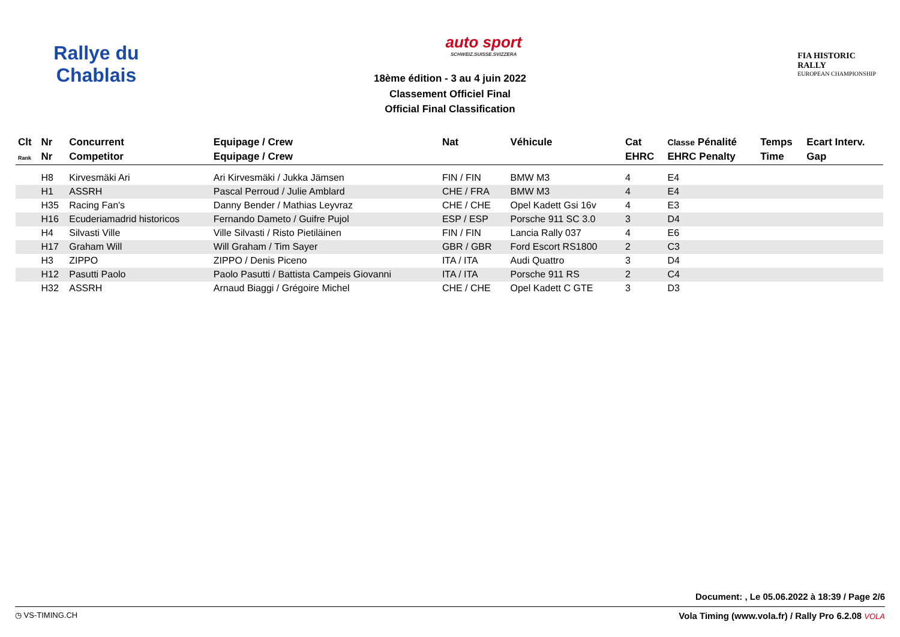Rallye du Chablais
auto sport
SCHWEIZ.SUISSE.SVIZZERA
FIA HISTORIC
RALLY
EUROPEAN CHAMPIONSHIP
18ème édition - 3 au 4 juin 2022
Classement Officiel Final
Official Final Classification
| Clt | Nr | Concurrent | Equipage / Crew | Nat | Véhicule | Cat | Classe Pénalité | Temps | Ecart Interv. |
| --- | --- | --- | --- | --- | --- | --- | --- | --- | --- |
| Rank | Nr | Competitor | Equipage / Crew | | | EHRC | EHRC Penalty | Time | Gap |
| | H8 | Kirvesmäki Ari | Ari Kirvesmäki / Jukka Jämsen | FIN / FIN | BMW M3 | 4 | E4 | | |
| | H1 | ASSRH | Pascal Perroud / Julie Amblard | CHE / FRA | BMW M3 | 4 | E4 | | |
| | H35 | Racing Fan's | Danny Bender / Mathias Leyvraz | CHE / CHE | Opel Kadett Gsi 16v | 4 | E3 | | |
| | H16 | Ecuderiamadrid historicos | Fernando Dameto / Guifre Pujol | ESP / ESP | Porsche 911 SC 3.0 | 3 | D4 | | |
| | H4 | Silvasti Ville | Ville Silvasti / Risto Pietiläinen | FIN / FIN | Lancia Rally 037 | 4 | E6 | | |
| | H17 | Graham Will | Will Graham / Tim Sayer | GBR / GBR | Ford Escort RS1800 | 2 | C3 | | |
| | H3 | ZIPPO | ZIPPO / Denis Piceno | ITA / ITA | Audi Quattro | 3 | D4 | | |
| | H12 | Pasutti Paolo | Paolo Pasutti / Battista Campeis Giovanni | ITA / ITA | Porsche 911 RS | 2 | C4 | | |
| | H32 | ASSRH | Arnaud Biaggi / Grégoire Michel | CHE / CHE | Opel Kadett C GTE | 3 | D3 | | |
Document: , Le 05.06.2022 à 18:39 / Page 2/6
◷ VS-TIMING.CH Vola Timing (www.vola.fr) / Rally Pro 6.2.08 VOLA